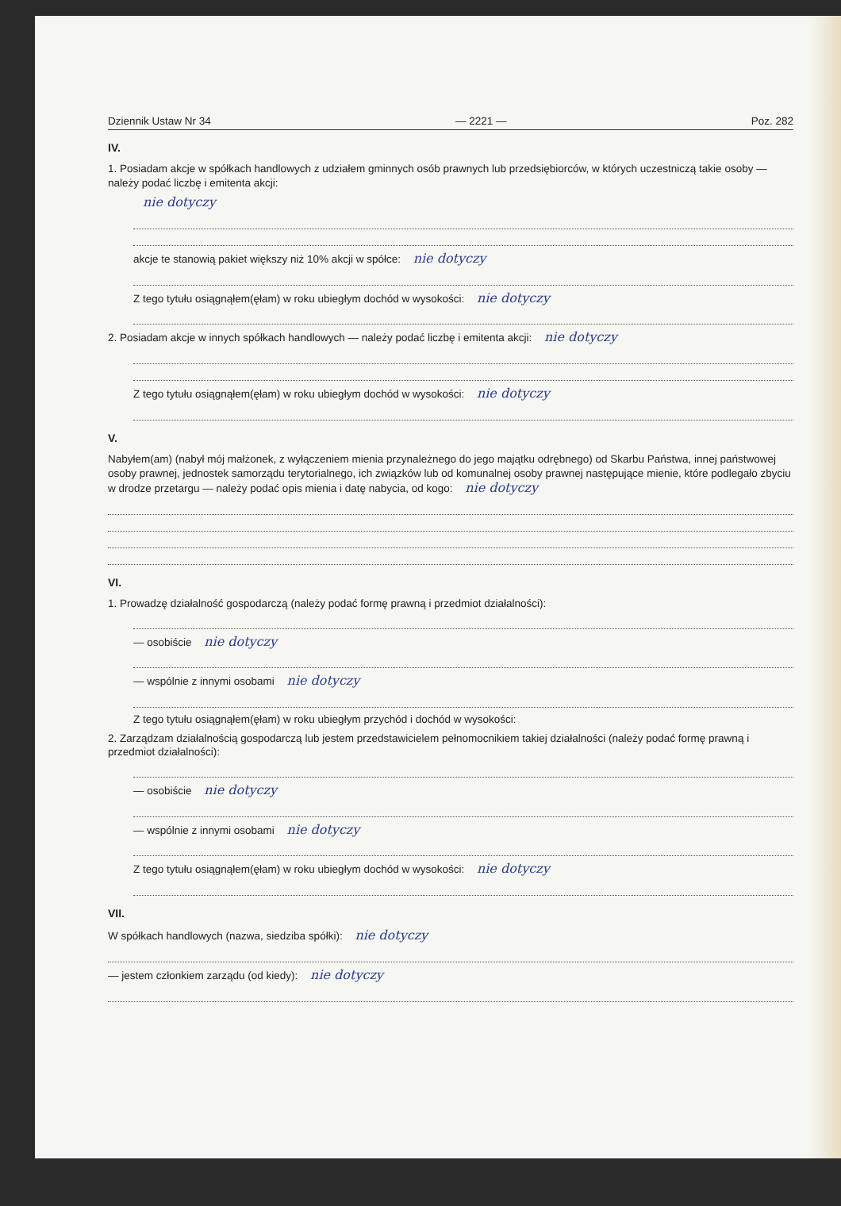Dziennik Ustaw Nr 34 — 2221 — Poz. 282
IV.
1. Posiadam akcje w spółkach handlowych z udziałem gminnych osób prawnych lub przedsiębiorców, w których uczestniczą takie osoby — należy podać liczbę i emitenta akcji:
nie dotyczy
akcje te stanowią pakiet większy niż 10% akcji w spółce: nie dotyczy
Z tego tytułu osiągnąłem(ęłam) w roku ubiegłym dochód w wysokości: nie dotyczy
2. Posiadam akcje w innych spółkach handlowych — należy podać liczbę i emitenta akcji: nie dotyczy
Z tego tytułu osiągnąłem(ęłam) w roku ubiegłym dochód w wysokości: nie dotyczy
V.
Nabyłem(am) (nabył mój małżonek, z wyłączeniem mienia przynależnego do jego majątku odrębnego) od Skarbu Państwa, innej państwowej osoby prawnej, jednostek samorządu terytorialnego, ich związków lub od komunalnej osoby prawnej następujące mienie, które podlegało zbyciu w drodze przetargu — należy podać opis mienia i datę nabycia, od kogo: nie dotyczy
VI.
1. Prowadzę działalność gospodarczą (należy podać formę prawną i przedmiot działalności):
— osobiście nie dotyczy
— wspólnie z innymi osobami nie dotyczy
Z tego tytułu osiągnąłem(ęłam) w roku ubiegłym przychód i dochód w wysokości:
2. Zarządzam działalnością gospodarczą lub jestem przedstawicielem pełnomocnikiem takiej działalności (należy podać formę prawną i przedmiot działalności):
— osobiście nie dotyczy
— wspólnie z innymi osobami nie dotyczy
Z tego tytułu osiągnąłem(ęłam) w roku ubiegłym dochód w wysokości: nie dotyczy
VII.
W spółkach handlowych (nazwa, siedziba spółki): nie dotyczy
— jestem członkiem zarządu (od kiedy): nie dotyczy